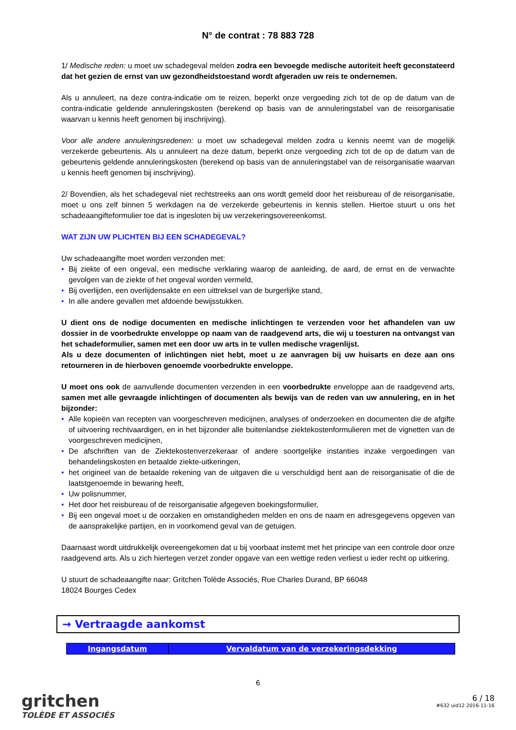N° de contrat : 78 883 728
1/ Medische reden: u moet uw schadegeval melden zodra een bevoegde medische autoriteit heeft geconstateerd dat het gezien de ernst van uw gezondheidstoestand wordt afgeraden uw reis te ondernemen.
Als u annuleert, na deze contra-indicatie om te reizen, beperkt onze vergoeding zich tot de op de datum van de contra-indicatie geldende annuleringskosten (berekend op basis van de annuleringstabel van de reisorganisatie waarvan u kennis heeft genomen bij inschrijving).
Voor alle andere annuleringsredenen: u moet uw schadegeval melden zodra u kennis neemt van de mogelijk verzekerde gebeurtenis. Als u annuleert na deze datum, beperkt onze vergoeding zich tot de op de datum van de gebeurtenis geldende annuleringskosten (berekend op basis van de annuleringstabel van de reisorganisatie waarvan u kennis heeft genomen bij inschrijving).
2/ Bovendien, als het schadegeval niet rechtstreeks aan ons wordt gemeld door het reisbureau of de reisorganisatie, moet u ons zelf binnen 5 werkdagen na de verzekerde gebeurtenis in kennis stellen. Hiertoe stuurt u ons het schadeaangifteformulier toe dat is ingesloten bij uw verzekeringsovereenkomst.
WAT ZIJN UW PLICHTEN BIJ EEN SCHADEGEVAL?
Uw schadeaangifte moet worden verzonden met:
• Bij ziekte of een ongeval, een medische verklaring waarop de aanleiding, de aard, de ernst en de verwachte gevolgen van de ziekte of het ongeval worden vermeld,
• Bij overlijden, een overlijdensakte en een uittreksel van de burgerlijke stand,
• In alle andere gevallen met afdoende bewijsstukken.
U dient ons de nodige documenten en medische inlichtingen te verzenden voor het afhandelen van uw dossier in de voorbedrukte enveloppe op naam van de raadgevend arts, die wij u toesturen na ontvangst van het schadeformulier, samen met een door uw arts in te vullen medische vragenlijst.
Als u deze documenten of inlichtingen niet hebt, moet u ze aanvragen bij uw huisarts en deze aan ons retourneren in de hierboven genoemde voorbedrukte enveloppe.
U moet ons ook de aanvullende documenten verzenden in een voorbedrukte enveloppe aan de raadgevend arts, samen met alle gevraagde inlichtingen of documenten als bewijs van de reden van uw annulering, en in het bijzonder:
• Alle kopieën van recepten van voorgeschreven medicijnen, analyses of onderzoeken en documenten die de afgifte of uitvoering rechtvaardigen, en in het bijzonder alle buitenlandse ziektekostenformulieren met de vignetten van de voorgeschreven medicijnen,
• De afschriften van de Ziektekostenverzekeraar of andere soortgelijke instanties inzake vergoedingen van behandelingskosten en betaalde ziekte-uitkeringen,
• het origineel van de betaalde rekening van de uitgaven die u verschuldigd bent aan de reisorganisatie of die de laatstgenoemde in bewaring heeft,
• Uw polisnummer,
• Het door het reisbureau of de reisorganisatie afgegeven boekingsformulier,
• Bij een ongeval moet u de oorzaken en omstandigheden melden en ons de naam en adresgegevens opgeven van de aansprakelijke partijen, en in voorkomend geval van de getuigen.
Daarnaast wordt uitdrukkelijk overeengekomen dat u bij voorbaat instemt met het principe van een controle door onze raadgevend arts. Als u zich hiertegen verzet zonder opgave van een wettige reden verliest u ieder recht op uitkering.
U stuurt de schadeaangifte naar: Gritchen Tolède Associés, Rue Charles Durand, BP 66048
18024 Bourges Cedex
→ Vertraagde aankomst
| Ingangsdatum | Vervaldatum van de verzekeringsdekking |
| --- | --- |
6
gritchen
TOLÈDE ET ASSOCIÉS
6 / 18
#632 uid12 2016-11-16